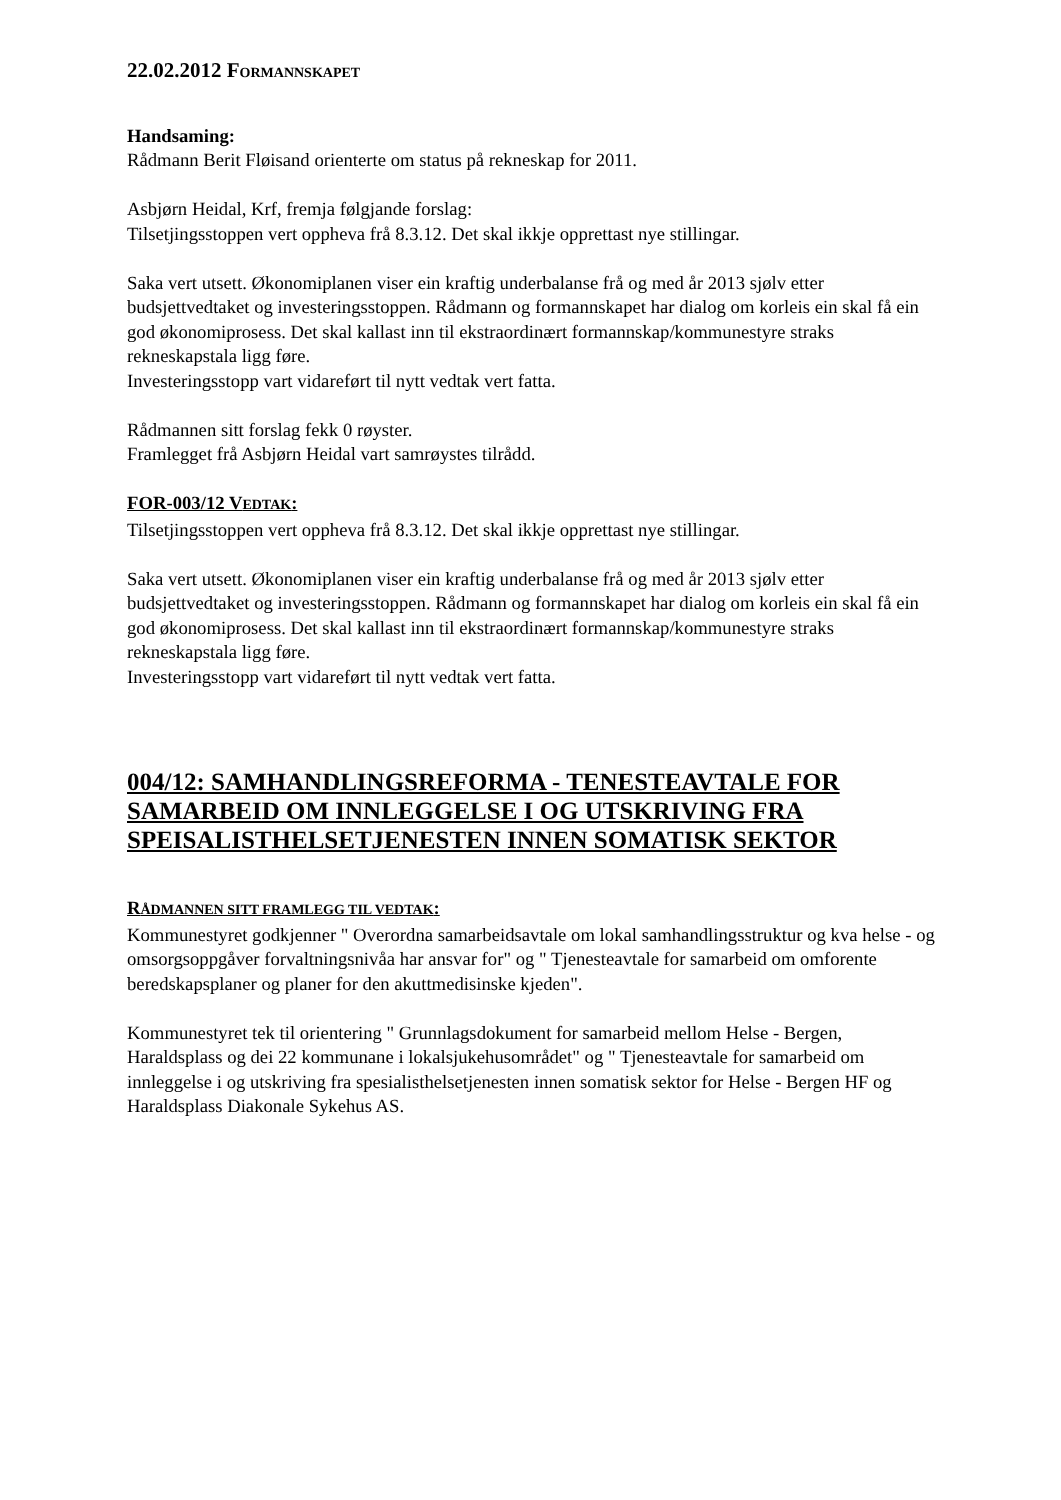22.02.2012 FORMANNSKAPET
Handsaming:
Rådmann Berit Fløisand orienterte om status på rekneskap for 2011.
Asbjørn Heidal, Krf, fremja følgjande forslag:
Tilsetjingsstoppen vert oppheva frå 8.3.12. Det skal ikkje opprettast nye stillingar.
Saka vert utsett. Økonomiplanen viser ein kraftig underbalanse frå og med år 2013 sjølv etter budsjettvedtaket og investeringsstoppen. Rådmann og formannskapet har dialog om korleis ein skal få ein god økonomiprosess. Det skal kallast inn til ekstraordinært formannskap/kommunestyre straks rekneskapstala ligg føre.
Investeringsstopp vart vidareført til nytt vedtak vert fatta.
Rådmannen sitt forslag fekk 0 røyster.
Framlegget frå Asbjørn Heidal vart samrøystes tilrådd.
FOR-003/12 VEDTAK:
Tilsetjingsstoppen vert oppheva frå 8.3.12. Det skal ikkje opprettast nye stillingar.
Saka vert utsett. Økonomiplanen viser ein kraftig underbalanse frå og med år 2013 sjølv etter budsjettvedtaket og investeringsstoppen. Rådmann og formannskapet har dialog om korleis ein skal få ein god økonomiprosess. Det skal kallast inn til ekstraordinært formannskap/kommunestyre straks rekneskapstala ligg føre.
Investeringsstopp vart vidareført til nytt vedtak vert fatta.
004/12: SAMHANDLINGSREFORMA - TENESTEAVTALE FOR SAMARBEID OM INNLEGGELSE I OG UTSKRIVING FRA SPEISALISTHELSETJENESTEN INNEN SOMATISK SEKTOR
RÅDMANNEN SITT FRAMLEGG TIL VEDTAK:
Kommunestyret godkjenner " Overordna samarbeidsavtale om lokal samhandlingsstruktur og kva helse - og omsorgsoppgåver forvaltningsnivåa har ansvar for" og " Tjenesteavtale for samarbeid om omforente beredskapsplaner og planer for den akuttmedisinske kjeden".
Kommunestyret tek til orientering " Grunnlagsdokument for samarbeid mellom Helse - Bergen, Haraldsplass og dei 22 kommunane i lokalsjukehusområdet" og " Tjenesteavtale for samarbeid om innleggelse i og utskriving fra spesialisthelsetjenesten innen somatisk sektor for Helse - Bergen HF og Haraldsplass Diakonale Sykehus AS.